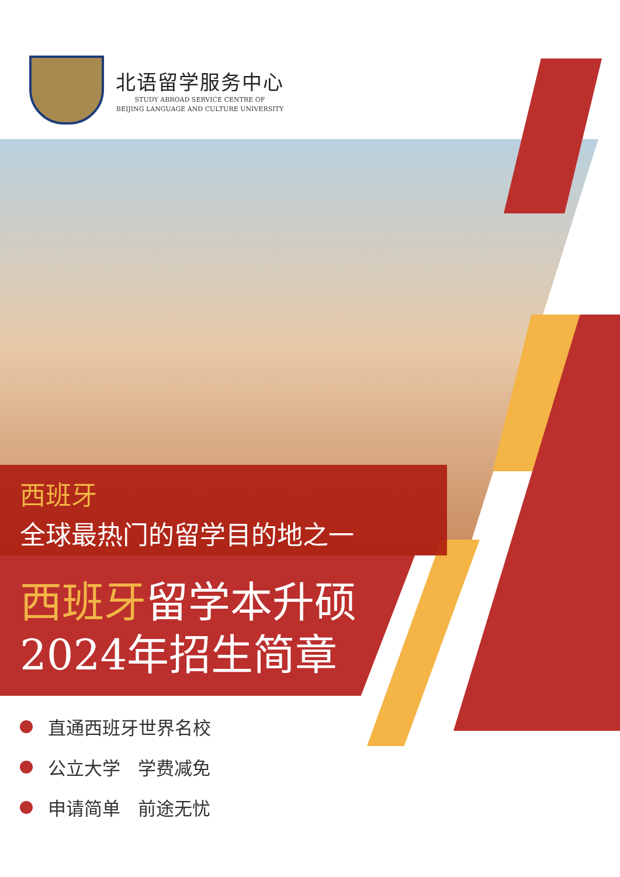北语留学服务中心
STUDY ABROAD SERVICE CENTRE OF
BEIJING LANGUAGE AND CULTURE UNIVERSITY
西班牙
全球最热门的留学目的地之一
西班牙留学本升硕
2024年招生简章
直通西班牙世界名校
公立大学 学费减免
申请简单 前途无忧